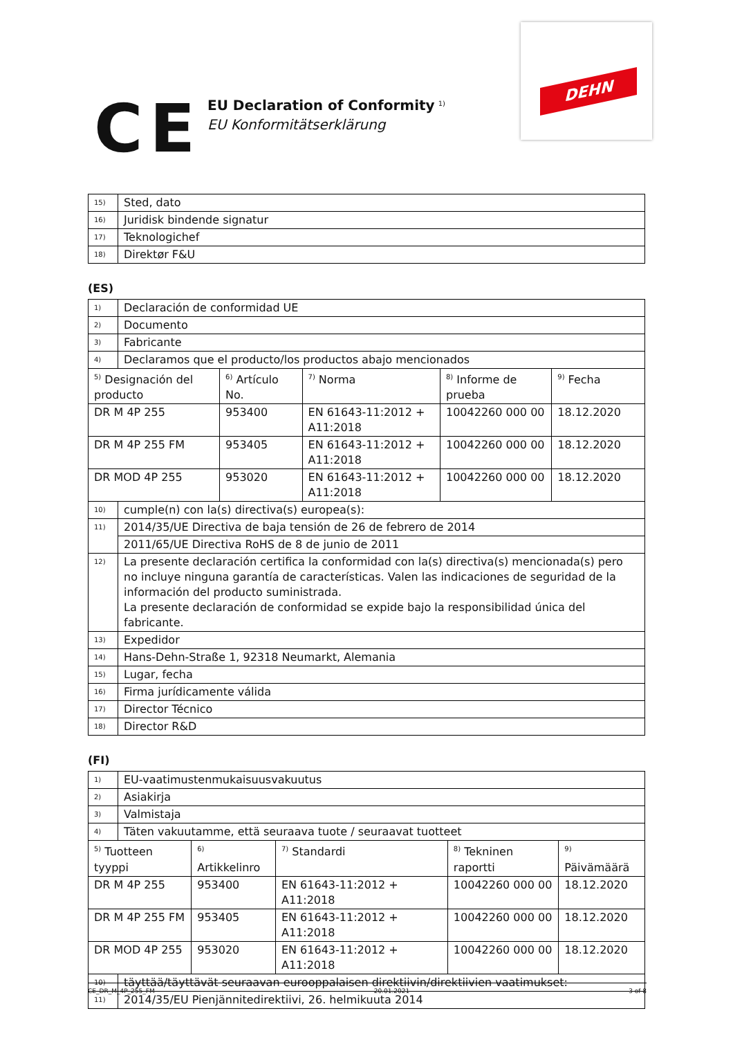CE
EU Declaration of Conformity <sup>1)</sup>
EU Konformitätserklärung
DEHN
| 15) | Sted, dato |
| 16) | Juridisk bindende signatur |
| 17) | Teknologichef |
| 18) | Direktør F&U |
(ES)
| 1) | Declaración de conformidad UE | | | | |
| 2) | Documento | | | | |
| 3) | Fabricante | | | | |
| 4) | Declaramos que el producto/los productos abajo mencionados | | | | |
| <sup>5)</sup> Designación del producto | | <sup>6)</sup> Artículo No. | <sup>7)</sup> Norma | <sup>8)</sup> Informe de prueba | <sup>9)</sup> Fecha |
| DR M 4P 255 | | 953400 | EN 61643-11:2012 + A11:2018 | 10042260 000 00 | 18.12.2020 |
| DR M 4P 255 FM | | 953405 | EN 61643-11:2012 + A11:2018 | 10042260 000 00 | 18.12.2020 |
| DR MOD 4P 255 | | 953020 | EN 61643-11:2012 + A11:2018 | 10042260 000 00 | 18.12.2020 |
| 10) | cumple(n) con la(s) directiva(s) europea(s): | | | | |
| 11) | 2014/35/UE Directiva de baja tensión de 26 de febrero de 2014 | | | | |
| | 2011/65/UE Directiva RoHS de 8 de junio de 2011 | | | | |
| 12) | La presente declaración certifica la conformidad con la(s) directiva(s) mencionada(s) pero no incluye ninguna garantía de características. Valen las indicaciones de seguridad de la información del producto suministrada. La presente declaración de conformidad se expide bajo la responsibilidad única del fabricante. | | | | |
| 13) | Expedidor | | | | |
| 14) | Hans-Dehn-Straße 1, 92318 Neumarkt, Alemania | | | | |
| 15) | Lugar, fecha | | | | |
| 16) | Firma jurídicamente válida | | | | |
| 17) | Director Técnico | | | | |
| 18) | Director R&D | | | | |
(FI)
| 1) | EU-vaatimustenmukaisuusvakuutus | | | | |
| 2) | Asiakirja | | | | |
| 3) | Valmistaja | | | | |
| 4) | Täten vakuutamme, että seuraava tuote / seuraavat tuotteet | | | | |
| <sup>5)</sup> Tuotteen tyyppi | | <sup>6)</sup> Artikkelinro | <sup>7)</sup> Standardi | <sup>8)</sup> Tekninen raportti | <sup>9)</sup> Päivämäärä |
| DR M 4P 255 | | 953400 | EN 61643-11:2012 + A11:2018 | 10042260 000 00 | 18.12.2020 |
| DR M 4P 255 FM | | 953405 | EN 61643-11:2012 + A11:2018 | 10042260 000 00 | 18.12.2020 |
| DR MOD 4P 255 | | 953020 | EN 61643-11:2012 + A11:2018 | 10042260 000 00 | 18.12.2020 |
| 10) | täyttää/täyttävät seuraavan eurooppalaisen direktiivin/direktiivien vaatimukset: | | | | |
| 11) | 2014/35/EU Pienjännitedirektiivi, 26. helmikuuta 2014 | | | | |
CE_DR_M_4P_255_FM 20.01.2021 3 of 8